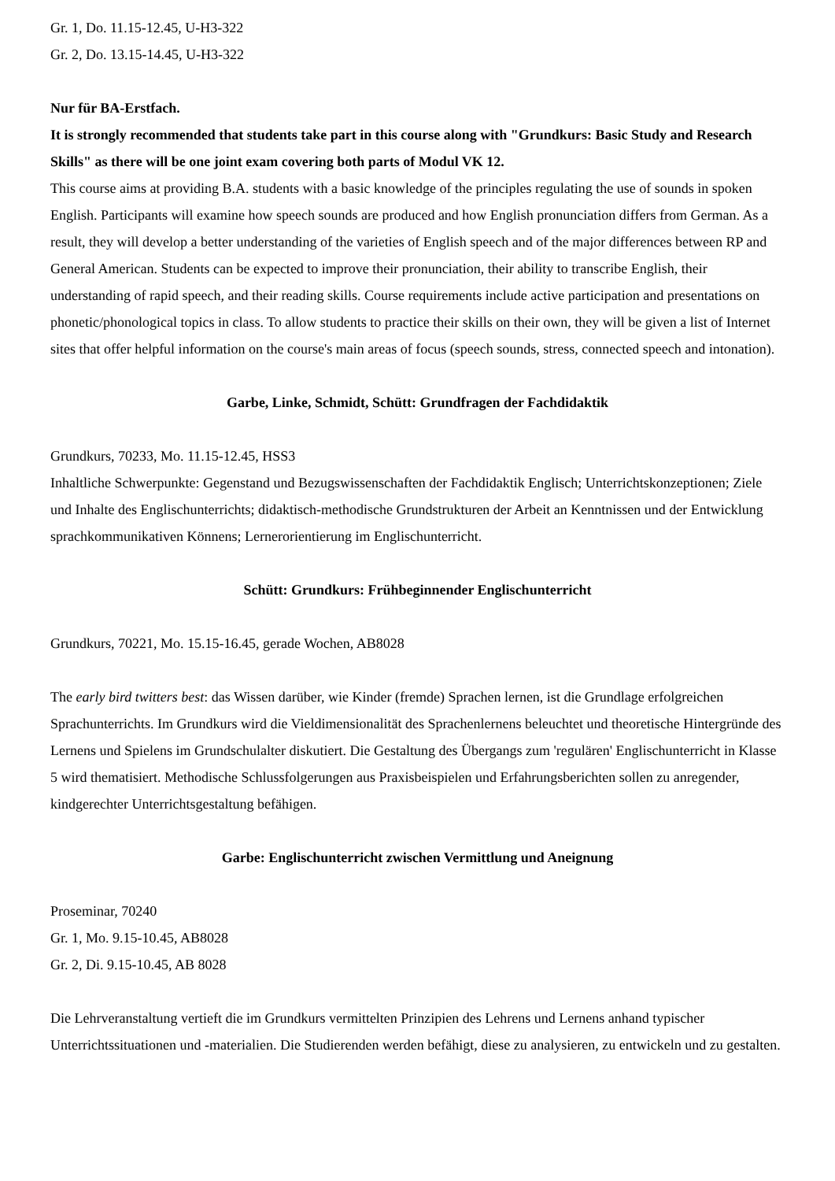Gr. 1, Do. 11.15-12.45, U-H3-322
Gr. 2, Do. 13.15-14.45, U-H3-322
Nur für BA-Erstfach.
It is strongly recommended that students take part in this course along with "Grundkurs: Basic Study and Research Skills" as there will be one joint exam covering both parts of Modul VK 12.
This course aims at providing B.A. students with a basic knowledge of the principles regulating the use of sounds in spoken English. Participants will examine how speech sounds are produced and how English pronunciation differs from German. As a result, they will develop a better understanding of the varieties of English speech and of the major differences between RP and General American. Students can be expected to improve their pronunciation, their ability to transcribe English, their understanding of rapid speech, and their reading skills. Course requirements include active participation and presentations on phonetic/phonological topics in class. To allow students to practice their skills on their own, they will be given a list of Internet sites that offer helpful information on the course's main areas of focus (speech sounds, stress, connected speech and intonation).
Garbe, Linke, Schmidt, Schütt: Grundfragen der Fachdidaktik
Grundkurs, 70233, Mo. 11.15-12.45, HSS3
Inhaltliche Schwerpunkte: Gegenstand und Bezugswissenschaften der Fachdidaktik Englisch; Unterrichtskonzeptionen; Ziele und Inhalte des Englischunterrichts; didaktisch-methodische Grundstrukturen der Arbeit an Kenntnissen und der Entwicklung sprachkommunikativen Könnens; Lernerorientierung im Englischunterricht.
Schütt: Grundkurs: Frühbeginnender Englischunterricht
Grundkurs, 70221, Mo. 15.15-16.45, gerade Wochen, AB8028
The early bird twitters best: das Wissen darüber, wie Kinder (fremde) Sprachen lernen, ist die Grundlage erfolgreichen Sprachunterrichts. Im Grundkurs wird die Vieldimensionalität des Sprachenlernens beleuchtet und theoretische Hintergründe des Lernens und Spielens im Grundschulalter diskutiert. Die Gestaltung des Übergangs zum 'regulären' Englischunterricht in Klasse 5 wird thematisiert. Methodische Schlussfolgerungen aus Praxisbeispielen und Erfahrungsberichten sollen zu anregender, kindgerechter Unterrichtsgestaltung befähigen.
Garbe: Englischunterricht zwischen Vermittlung und Aneignung
Proseminar, 70240
Gr. 1, Mo. 9.15-10.45, AB8028
Gr. 2, Di. 9.15-10.45, AB 8028
Die Lehrveranstaltung vertieft die im Grundkurs vermittelten Prinzipien des Lehrens und Lernens anhand typischer Unterrichtssituationen und -materialien. Die Studierenden werden befähigt, diese zu analysieren, zu entwickeln und zu gestalten.